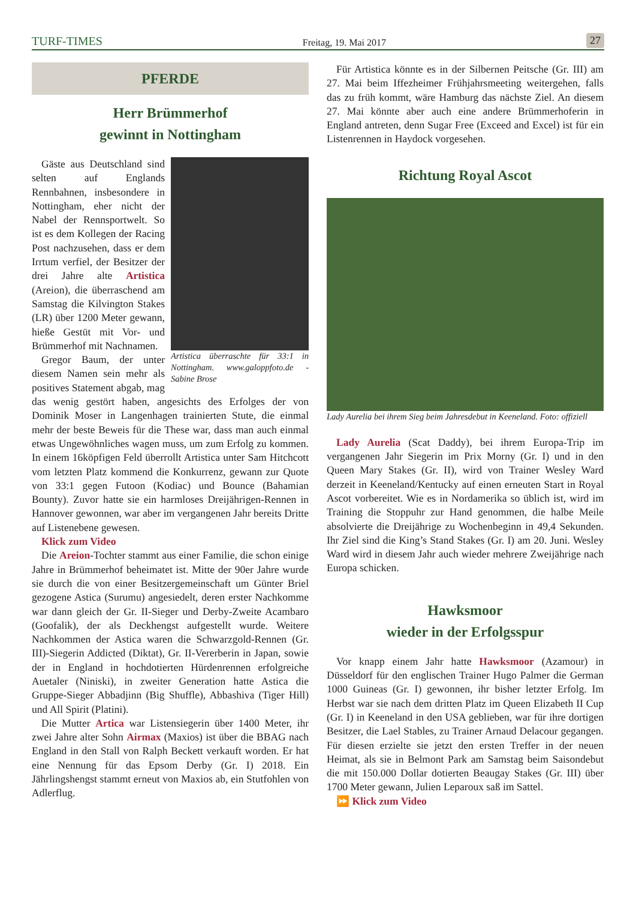TURF-TIMES
Freitag, 19. Mai 2017
27
PFERDE
Herr Brümmerhof
gewinnt in Nottingham
Artistica überraschte für 33:1 in Nottingham. www.galoppfoto.de - Sabine Brose
Gäste aus Deutschland sind selten auf Englands Rennbahnen, insbesondere in Nottingham, eher nicht der Nabel der Rennsportwelt. So ist es dem Kollegen der Racing Post nachzusehen, dass er dem Irrtum verfiel, der Besitzer der drei Jahre alte Artistica (Areion), die überraschend am Samstag die Kilvington Stakes (LR) über 1200 Meter gewann, hieße Gestüt mit Vor- und Brümmerhof mit Nachnamen.
Gregor Baum, der unter diesem Namen sein mehr als positives Statement abgab, mag das wenig gestört haben, angesichts des Erfolges der von Dominik Moser in Langenhagen trainierten Stute, die einmal mehr der beste Beweis für die These war, dass man auch einmal etwas Ungewöhnliches wagen muss, um zum Erfolg zu kommen. In einem 16köpfigen Feld überrollt Artistica unter Sam Hitchcott vom letzten Platz kommend die Konkurrenz, gewann zur Quote von 33:1 gegen Futoon (Kodiac) und Bounce (Bahamian Bounty). Zuvor hatte sie ein harmloses Dreijährigen-Rennen in Hannover gewonnen, war aber im vergangenen Jahr bereits Dritte auf Listenebene gewesen.
Klick zum Video
Die Areion-Tochter stammt aus einer Familie, die schon einige Jahre in Brümmerhof beheimatet ist. Mitte der 90er Jahre wurde sie durch die von einer Besitzergemeinschaft um Günter Briel gezogene Astica (Surumu) angesiedelt, deren erster Nachkomme war dann gleich der Gr. II-Sieger und Derby-Zweite Acambaro (Goofalik), der als Deckhengst aufgestellt wurde. Weitere Nachkommen der Astica waren die Schwarzgold-Rennen (Gr. III)-Siegerin Addicted (Diktat), Gr. II-Vererberin in Japan, sowie der in England in hochdotierten Hürdenrennen erfolgreiche Auetaler (Niniski), in zweiter Generation hatte Astica die Gruppe-Sieger Abbadjinn (Big Shuffle), Abbashiva (Tiger Hill) und All Spirit (Platini).
Die Mutter Artica war Listensiegerin über 1400 Meter, ihr zwei Jahre alter Sohn Airmax (Maxios) ist über die BBAG nach England in den Stall von Ralph Beckett verkauft worden. Er hat eine Nennung für das Epsom Derby (Gr. I) 2018. Ein Jährlingshengst stammt erneut von Maxios ab, ein Stutfohlen von Adlerflug.
Für Artistica könnte es in der Silbernen Peitsche (Gr. III) am 27. Mai beim Iffezheimer Frühjahrsmeeting weitergehen, falls das zu früh kommt, wäre Hamburg das nächste Ziel. An diesem 27. Mai könnte aber auch eine andere Brümmerhoferin in England antreten, denn Sugar Free (Exceed and Excel) ist für ein Listenrennen in Haydock vorgesehen.
Richtung Royal Ascot
Lady Aurelia bei ihrem Sieg beim Jahresdebut in Keeneland. Foto: offiziell
Lady Aurelia (Scat Daddy), bei ihrem Europa-Trip im vergangenen Jahr Siegerin im Prix Morny (Gr. I) und in den Queen Mary Stakes (Gr. II), wird von Trainer Wesley Ward derzeit in Keeneland/Kentucky auf einen erneuten Start in Royal Ascot vorbereitet. Wie es in Nordamerika so üblich ist, wird im Training die Stoppuhr zur Hand genommen, die halbe Meile absolvierte die Dreijährige zu Wochenbeginn in 49,4 Sekunden. Ihr Ziel sind die King’s Stand Stakes (Gr. I) am 20. Juni. Wesley Ward wird in diesem Jahr auch wieder mehrere Zweijährige nach Europa schicken.
Hawksmoor
wieder in der Erfolgsspur
Vor knapp einem Jahr hatte Hawksmoor (Azamour) in Düsseldorf für den englischen Trainer Hugo Palmer die German 1000 Guineas (Gr. I) gewonnen, ihr bisher letzter Erfolg. Im Herbst war sie nach dem dritten Platz im Queen Elizabeth II Cup (Gr. I) in Keeneland in den USA geblieben, war für ihre dortigen Besitzer, die Lael Stables, zu Trainer Arnaud Delacour gegangen. Für diesen erzielte sie jetzt den ersten Treffer in der neuen Heimat, als sie in Belmont Park am Samstag beim Saisondebut die mit 150.000 Dollar dotierten Beaugay Stakes (Gr. III) über 1700 Meter gewann, Julien Leparoux saß im Sattel.
⏩ Klick zum Video